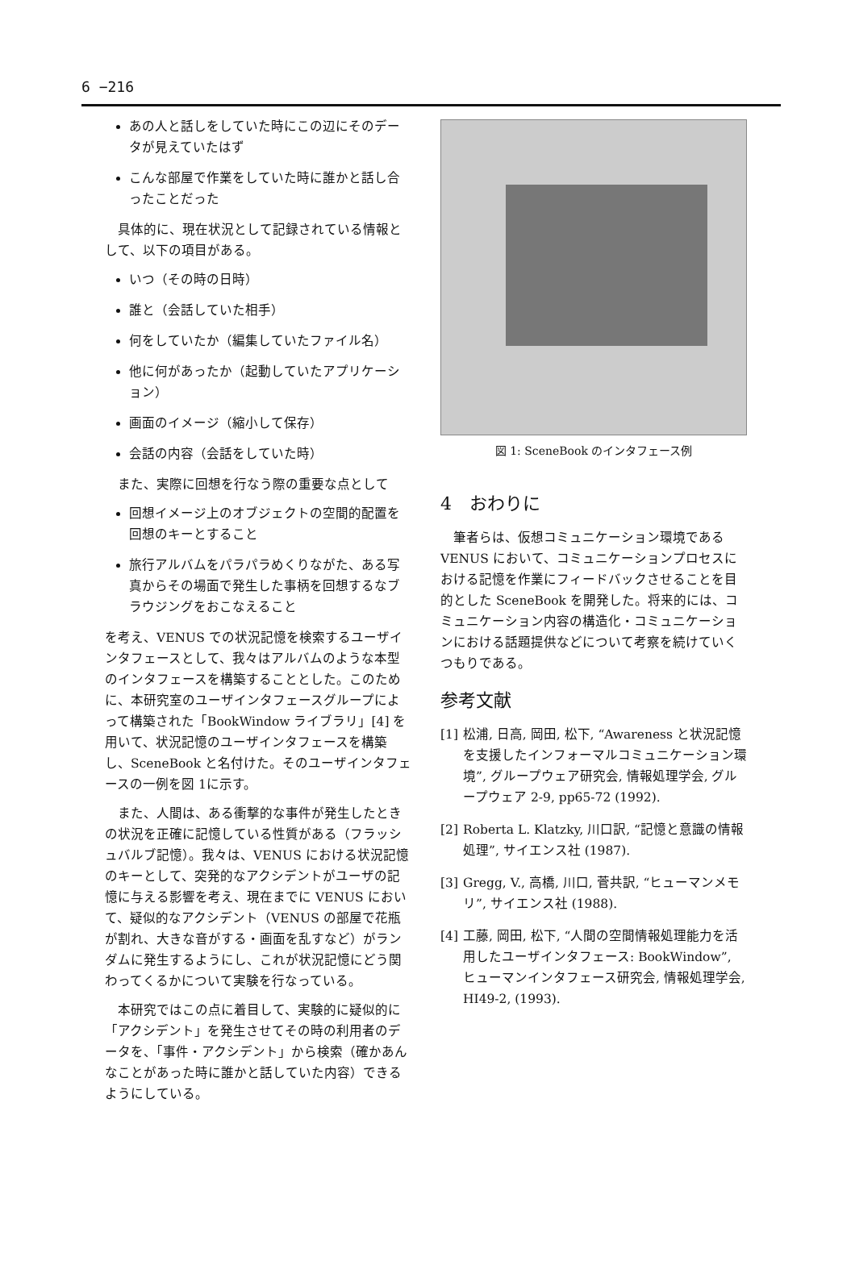6 −216
あの人と話しをしていた時にこの辺にそのデータが見えていたはず
こんな部屋で作業をしていた時に誰かと話し合ったことだった
具体的に、現在状況として記録されている情報として、以下の項目がある。
いつ（その時の日時）
誰と（会話していた相手）
何をしていたか（編集していたファイル名）
他に何があったか（起動していたアプリケーション）
画面のイメージ（縮小して保存）
会話の内容（会話をしていた時）
また、実際に回想を行なう際の重要な点として
回想イメージ上のオブジェクトの空間的配置を回想のキーとすること
旅行アルバムをパラパラめくりながた、ある写真からその場面で発生した事柄を回想するなブラウジングをおこなえること
を考え、VENUS での状況記憶を検索するユーザインタフェースとして、我々はアルバムのような本型のインタフェースを構築することとした。このために、本研究室のユーザインタフェースグループによって構築された「BookWindow ライブラリ」[4] を用いて、状況記憶のユーザインタフェースを構築し、SceneBook と名付けた。そのユーザインタフェースの一例を図 1に示す。
また、人間は、ある衝撃的な事件が発生したときの状況を正確に記憶している性質がある（フラッシュバルブ記憶）。我々は、VENUS における状況記憶のキーとして、突発的なアクシデントがユーザの記憶に与える影響を考え、現在までに VENUS において、疑似的なアクシデント（VENUS の部屋で花瓶が割れ、大きな音がする・画面を乱すなど）がランダムに発生するようにし、これが状況記憶にどう関わってくるかについて実験を行なっている。
本研究ではこの点に着目して、実験的に疑似的に「アクシデント」を発生させてその時の利用者のデータを、「事件・アクシデント」から検索（確かあんなことがあった時に誰かと話していた内容）できるようにしている。
図 1: SceneBook のインタフェース例
4　おわりに
筆者らは、仮想コミュニケーション環境である VENUS において、コミュニケーションプロセスにおける記憶を作業にフィードバックさせることを目的とした SceneBook を開発した。将来的には、コミュニケーション内容の構造化・コミュニケーションにおける話題提供などについて考察を続けていくつもりである。
参考文献
[1] 松浦, 日高, 岡田, 松下, “Awareness と状況記憶を支援したインフォーマルコミュニケーション環境”, グループウェア研究会, 情報処理学会, グループウェア 2-9, pp65-72 (1992).
[2] Roberta L. Klatzky, 川口訳, “記憶と意識の情報処理”, サイエンス社 (1987).
[3] Gregg, V., 高橋, 川口, 菅共訳, “ヒューマンメモリ”, サイエンス社 (1988).
[4] 工藤, 岡田, 松下, “人間の空間情報処理能力を活用したユーザインタフェース: BookWindow”, ヒューマンインタフェース研究会, 情報処理学会, HI49-2, (1993).